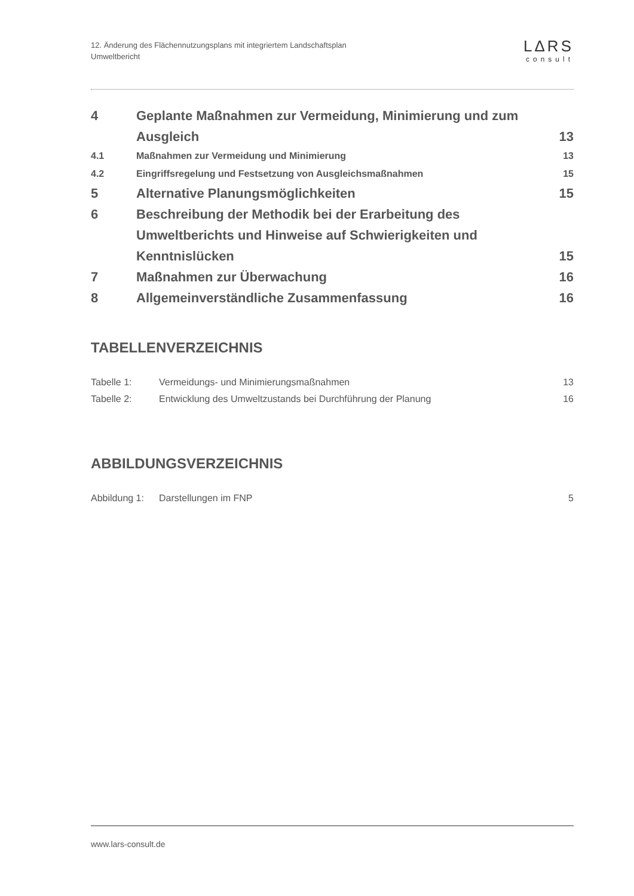12. Änderung des Flächennutzungsplans mit integriertem Landschaftsplan
Umweltbericht
LΔRS
consult
4 Geplante Maßnahmen zur Vermeidung, Minimierung und zum Ausgleich 13
4.1 Maßnahmen zur Vermeidung und Minimierung 13
4.2 Eingriffsregelung und Festsetzung von Ausgleichsmaßnahmen 15
5 Alternative Planungsmöglichkeiten 15
6 Beschreibung der Methodik bei der Erarbeitung des Umweltberichts und Hinweise auf Schwierigkeiten und Kenntnislücken 15
7 Maßnahmen zur Überwachung 16
8 Allgemeinverständliche Zusammenfassung 16
TABELLENVERZEICHNIS
Tabelle 1: Vermeidungs- und Minimierungsmaßnahmen 13
Tabelle 2: Entwicklung des Umweltzustands bei Durchführung der Planung 16
ABBILDUNGSVERZEICHNIS
Abbildung 1: Darstellungen im FNP 5
www.lars-consult.de